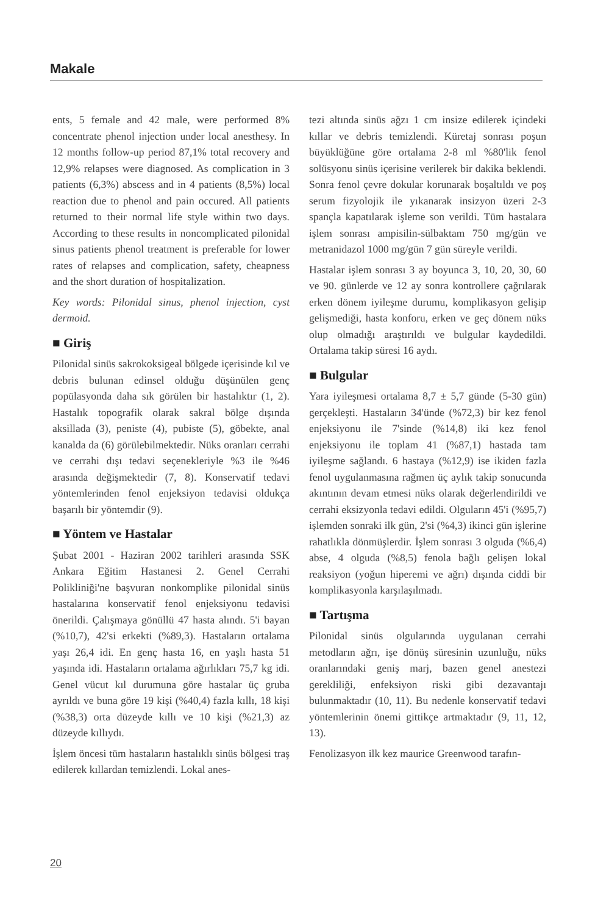Makale
ents, 5 female and 42 male, were performed 8% concentrate phenol injection under local anesthesy. In 12 months follow-up period 87,1% total recovery and 12,9% relapses were diagnosed. As complication in 3 patients (6,3%) abscess and in 4 patients (8,5%) local reaction due to phenol and pain occured. All patients returned to their normal life style within two days. According to these results in noncomplicated pilonidal sinus patients phenol treatment is preferable for lower rates of relapses and complication, safety, cheapness and the short duration of hospitalization.
Key words: Pilonidal sinus, phenol injection, cyst dermoid.
■ Giriş
Pilonidal sinüs sakrokoksigeal bölgede içerisinde kıl ve debris bulunan edinsel olduğu düşünülen genç popülasyonda daha sık görülen bir hastalıktır (1, 2). Hastalık topografik olarak sakral bölge dışında aksillada (3), peniste (4), pubiste (5), göbekte, anal kanalda da (6) görülebilmektedir. Nüks oranları cerrahi ve cerrahi dışı tedavi seçenekleriyle %3 ile %46 arasında değişmektedir (7, 8). Konservatif tedavi yöntemlerinden fenol enjeksiyon tedavisi oldukça başarılı bir yöntemdir (9).
■ Yöntem ve Hastalar
Şubat 2001 - Haziran 2002 tarihleri arasında SSK Ankara Eğitim Hastanesi 2. Genel Cerrahi Polikliniği'ne başvuran nonkomplike pilonidal sinüs hastalarına konservatif fenol enjeksiyonu tedavisi önerildi. Çalışmaya gönüllü 47 hasta alındı. 5'i bayan (%10,7), 42'si erkekti (%89,3). Hastaların ortalama yaşı 26,4 idi. En genç hasta 16, en yaşlı hasta 51 yaşında idi. Hastaların ortalama ağırlıkları 75,7 kg idi. Genel vücut kıl durumuna göre hastalar üç gruba ayrıldı ve buna göre 19 kişi (%40,4) fazla kıllı, 18 kişi (%38,3) orta düzeyde kıllı ve 10 kişi (%21,3) az düzeyde kıllıydı.
İşlem öncesi tüm hastaların hastalıklı sinüs bölgesi traş edilerek kıllardan temizlendi. Lokal anes-
tezi altında sinüs ağzı 1 cm insize edilerek içindeki kıllar ve debris temizlendi. Küretaj sonrası poşun büyüklüğüne göre ortalama 2-8 ml %80'lik fenol solüsyonu sinüs içerisine verilerek bir dakika beklendi. Sonra fenol çevre dokular korunarak boşaltıldı ve poş serum fizyolojik ile yıkanarak insizyon üzeri 2-3 spançla kapatılarak işleme son verildi. Tüm hastalara işlem sonrası ampisilin-sülbaktam 750 mg/gün ve metranidazol 1000 mg/gün 7 gün süreyle verildi.
Hastalar işlem sonrası 3 ay boyunca 3, 10, 20, 30, 60 ve 90. günlerde ve 12 ay sonra kontrollere çağrılarak erken dönem iyileşme durumu, komplikasyon gelişip gelişmediği, hasta konforu, erken ve geç dönem nüks olup olmadığı araştırıldı ve bulgular kaydedildi. Ortalama takip süresi 16 aydı.
■ Bulgular
Yara iyileşmesi ortalama 8,7 ± 5,7 günde (5-30 gün) gerçekleşti. Hastaların 34'ünde (%72,3) bir kez fenol enjeksiyonu ile 7'sinde (%14,8) iki kez fenol enjeksiyonu ile toplam 41 (%87,1) hastada tam iyileşme sağlandı. 6 hastaya (%12,9) ise ikiden fazla fenol uygulanmasına rağmen üç aylık takip sonucunda akıntının devam etmesi nüks olarak değerlendirildi ve cerrahi eksizyonla tedavi edildi. Olguların 45'i (%95,7) işlemden sonraki ilk gün, 2'si (%4,3) ikinci gün işlerine rahatlıkla dönmüşlerdir. İşlem sonrası 3 olguda (%6,4) abse, 4 olguda (%8,5) fenola bağlı gelişen lokal reaksiyon (yoğun hiperemi ve ağrı) dışında ciddi bir komplikasyonla karşılaşılmadı.
■ Tartışma
Pilonidal sinüs olgularında uygulanan cerrahi metodların ağrı, işe dönüş süresinin uzunluğu, nüks oranlarındaki geniş marj, bazen genel anestezi gerekliliği, enfeksiyon riski gibi dezavantajı bulunmaktadır (10, 11). Bu nedenle konservatif tedavi yöntemlerinin önemi gittikçe artmaktadır (9, 11, 12, 13).
Fenolizasyon ilk kez maurice Greenwood tarafın-
20